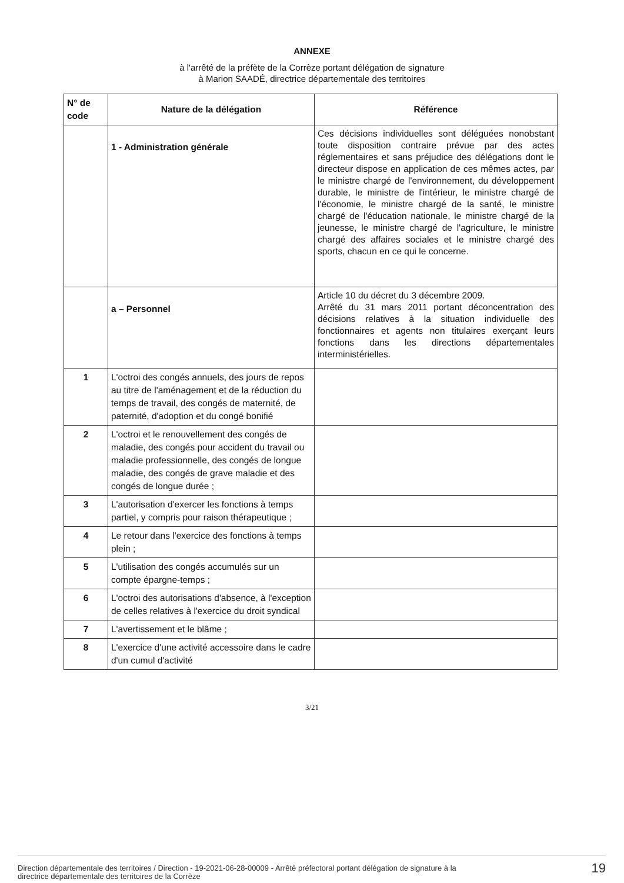ANNEXE
à l'arrêté de la préfète de la Corrèze portant délégation de signature
à Marion SAADÉ, directrice départementale des territoires
| N° de code | Nature de la délégation | Référence |
| --- | --- | --- |
| | 1 - Administration générale | Ces décisions individuelles sont déléguées nonobstant toute disposition contraire prévue par des actes réglementaires et sans préjudice des délégations dont le directeur dispose en application de ces mêmes actes, par le ministre chargé de l'environnement, du développement durable, le ministre de l'intérieur, le ministre chargé de l'économie, le ministre chargé de la santé, le ministre chargé de l'éducation nationale, le ministre chargé de la jeunesse, le ministre chargé de l'agriculture, le ministre chargé des affaires sociales et le ministre chargé des sports, chacun en ce qui le concerne. |
| | a – Personnel | Article 10 du décret du 3 décembre 2009. Arrêté du 31 mars 2011 portant déconcentration des décisions relatives à la situation individuelle des fonctionnaires et agents non titulaires exerçant leurs fonctions dans les directions départementales interministérielles. |
| 1 | L'octroi des congés annuels, des jours de repos au titre de l'aménagement et de la réduction du temps de travail, des congés de maternité, de paternité, d'adoption et du congé bonifié | |
| 2 | L'octroi et le renouvellement des congés de maladie, des congés pour accident du travail ou maladie professionnelle, des congés de longue maladie, des congés de grave maladie et des congés de longue durée ; | |
| 3 | L'autorisation d'exercer les fonctions à temps partiel, y compris pour raison thérapeutique ; | |
| 4 | Le retour dans l'exercice des fonctions à temps plein ; | |
| 5 | L'utilisation des congés accumulés sur un compte épargne-temps ; | |
| 6 | L'octroi des autorisations d'absence, à l'exception de celles relatives à l'exercice du droit syndical | |
| 7 | L'avertissement et le blâme ; | |
| 8 | L'exercice d'une activité accessoire dans le cadre d'un cumul d'activité | |
3/21
Direction départementale des territoires / Direction - 19-2021-06-28-00009 - Arrêté préfectoral portant délégation de signature à la
directrice départementale des territoires de la Corrèze 19